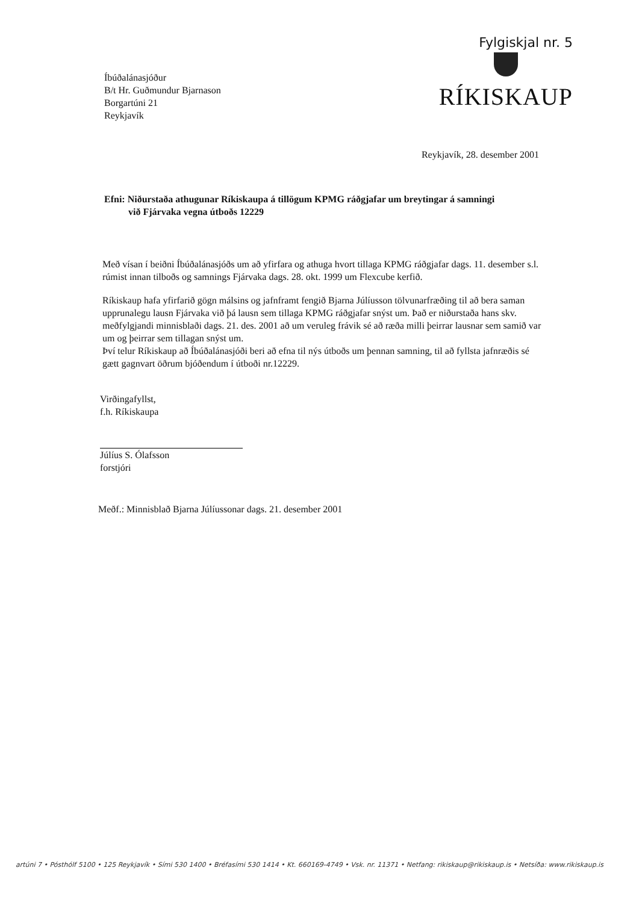Íbúðalánasjóður
B/t Hr. Guðmundur Bjarnason
Borgartúni 21
Reykjavík
Fylgiskjal nr. 5
RÍKISKAUP
Reykjavík, 28. desember 2001
Efni: Niðurstaða athugunar Ríkiskaupa á tillögum KPMG ráðgjafar um breytingar á samningi
við Fjárvaka vegna útboðs 12229
Með vísan í beiðni Íbúðalánasjóðs um að yfirfara og athuga hvort tillaga KPMG ráðgjafar dags. 11. desember s.l. rúmist innan tilboðs og samnings Fjárvaka dags. 28. okt. 1999 um Flexcube kerfið.
Ríkiskaup hafa yfirfarið gögn málsins og jafnframt fengið Bjarna Júlíusson tölvunarfræðing til að bera saman upprunalegu lausn Fjárvaka við þá lausn sem tillaga KPMG ráðgjafar snýst um. Það er niðurstaða hans skv. meðfylgjandi minnisblaði dags. 21. des. 2001 að um veruleg frávik sé að ræða milli þeirrar lausnar sem samið var um og þeirrar sem tillagan snýst um.
Því telur Ríkiskaup að Íbúðalánasjóði beri að efna til nýs útboðs um þennan samning, til að fyllsta jafnræðis sé gætt gagnvart öðrum bjóðendum í útboði nr.12229.
Virðingafyllst,
f.h. Ríkiskaupa
Júlíus S. Ólafsson
forstjóri
Meðf.: Minnisblað Bjarna Júlíussonar dags. 21. desember 2001
artúni 7 • Pósthólf 5100 • 125 Reykjavík • Sími 530 1400 • Bréfasími 530 1414 • Kt. 660169-4749 • Vsk. nr. 11371 • Netfang: rikiskaup@rikiskaup.is • Netsíða: www.rikiskaup.is